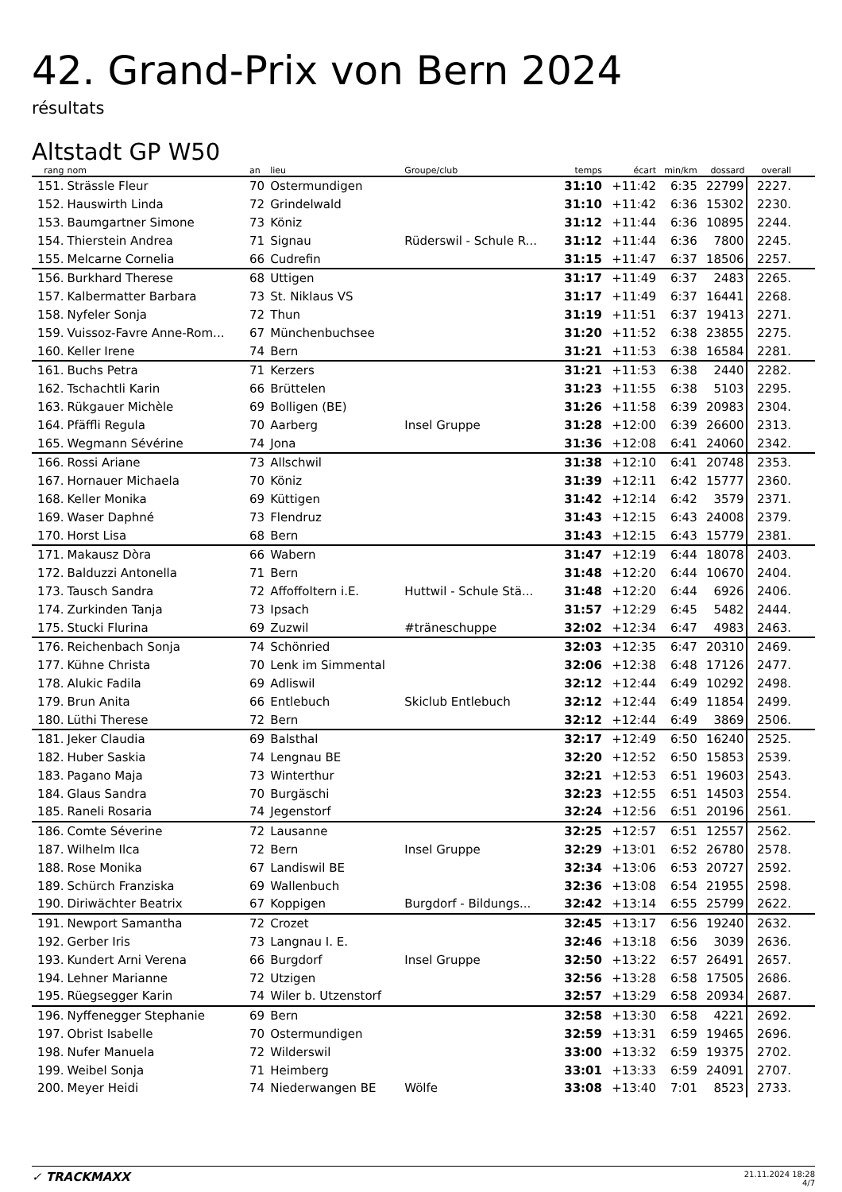42. Grand-Prix von Bern 2024
résultats
Altstadt GP W50
| rang | nom | an | lieu | Groupe/club | temps | écart | min/km | dossard | overall |
| --- | --- | --- | --- | --- | --- | --- | --- | --- | --- |
| 151. | Strässle Fleur | 70 | Ostermundigen | | 31:10 | +11:42 | 6:35 | 22799 | 2227. |
| 152. | Hauswirth Linda | 72 | Grindelwald | | 31:10 | +11:42 | 6:36 | 15302 | 2230. |
| 153. | Baumgartner Simone | 73 | Köniz | | 31:12 | +11:44 | 6:36 | 10895 | 2244. |
| 154. | Thierstein Andrea | 71 | Signau | Rüderswil - Schule R... | 31:12 | +11:44 | 6:36 | 7800 | 2245. |
| 155. | Melcarne Cornelia | 66 | Cudrefin | | 31:15 | +11:47 | 6:37 | 18506 | 2257. |
| 156. | Burkhard Therese | 68 | Uttigen | | 31:17 | +11:49 | 6:37 | 2483 | 2265. |
| 157. | Kalbermatter Barbara | 73 | St. Niklaus VS | | 31:17 | +11:49 | 6:37 | 16441 | 2268. |
| 158. | Nyfeler Sonja | 72 | Thun | | 31:19 | +11:51 | 6:37 | 19413 | 2271. |
| 159. | Vuissoz-Favre Anne-Rom... | 67 | Münchenbuchsee | | 31:20 | +11:52 | 6:38 | 23855 | 2275. |
| 160. | Keller Irene | 74 | Bern | | 31:21 | +11:53 | 6:38 | 16584 | 2281. |
| 161. | Buchs Petra | 71 | Kerzers | | 31:21 | +11:53 | 6:38 | 2440 | 2282. |
| 162. | Tschachtli Karin | 66 | Brüttelen | | 31:23 | +11:55 | 6:38 | 5103 | 2295. |
| 163. | Rükgauer Michèle | 69 | Bolligen (BE) | | 31:26 | +11:58 | 6:39 | 20983 | 2304. |
| 164. | Pfäffli Regula | 70 | Aarberg | Insel Gruppe | 31:28 | +12:00 | 6:39 | 26600 | 2313. |
| 165. | Wegmann Sévérine | 74 | Jona | | 31:36 | +12:08 | 6:41 | 24060 | 2342. |
| 166. | Rossi Ariane | 73 | Allschwil | | 31:38 | +12:10 | 6:41 | 20748 | 2353. |
| 167. | Hornauer Michaela | 70 | Köniz | | 31:39 | +12:11 | 6:42 | 15777 | 2360. |
| 168. | Keller Monika | 69 | Küttigen | | 31:42 | +12:14 | 6:42 | 3579 | 2371. |
| 169. | Waser Daphné | 73 | Flendruz | | 31:43 | +12:15 | 6:43 | 24008 | 2379. |
| 170. | Horst Lisa | 68 | Bern | | 31:43 | +12:15 | 6:43 | 15779 | 2381. |
| 171. | Makausz Dòra | 66 | Wabern | | 31:47 | +12:19 | 6:44 | 18078 | 2403. |
| 172. | Balduzzi Antonella | 71 | Bern | | 31:48 | +12:20 | 6:44 | 10670 | 2404. |
| 173. | Tausch Sandra | 72 | Affoffoltern i.E. | Huttwil - Schule Stä... | 31:48 | +12:20 | 6:44 | 6926 | 2406. |
| 174. | Zurkinden Tanja | 73 | Ipsach | | 31:57 | +12:29 | 6:45 | 5482 | 2444. |
| 175. | Stucki Flurina | 69 | Zuzwil | #träneschuppe | 32:02 | +12:34 | 6:47 | 4983 | 2463. |
| 176. | Reichenbach Sonja | 74 | Schönried | | 32:03 | +12:35 | 6:47 | 20310 | 2469. |
| 177. | Kühne Christa | 70 | Lenk im Simmental | | 32:06 | +12:38 | 6:48 | 17126 | 2477. |
| 178. | Alukic Fadila | 69 | Adliswil | | 32:12 | +12:44 | 6:49 | 10292 | 2498. |
| 179. | Brun Anita | 66 | Entlebuch | Skiclub Entlebuch | 32:12 | +12:44 | 6:49 | 11854 | 2499. |
| 180. | Lüthi Therese | 72 | Bern | | 32:12 | +12:44 | 6:49 | 3869 | 2506. |
| 181. | Jeker Claudia | 69 | Balsthal | | 32:17 | +12:49 | 6:50 | 16240 | 2525. |
| 182. | Huber Saskia | 74 | Lengnau BE | | 32:20 | +12:52 | 6:50 | 15853 | 2539. |
| 183. | Pagano Maja | 73 | Winterthur | | 32:21 | +12:53 | 6:51 | 19603 | 2543. |
| 184. | Glaus Sandra | 70 | Burgäschi | | 32:23 | +12:55 | 6:51 | 14503 | 2554. |
| 185. | Raneli Rosaria | 74 | Jegenstorf | | 32:24 | +12:56 | 6:51 | 20196 | 2561. |
| 186. | Comte Séverine | 72 | Lausanne | | 32:25 | +12:57 | 6:51 | 12557 | 2562. |
| 187. | Wilhelm Ilca | 72 | Bern | Insel Gruppe | 32:29 | +13:01 | 6:52 | 26780 | 2578. |
| 188. | Rose Monika | 67 | Landiswil BE | | 32:34 | +13:06 | 6:53 | 20727 | 2592. |
| 189. | Schürch Franziska | 69 | Wallenbuch | | 32:36 | +13:08 | 6:54 | 21955 | 2598. |
| 190. | Diriwächter Beatrix | 67 | Koppigen | Burgdorf - Bildungs... | 32:42 | +13:14 | 6:55 | 25799 | 2622. |
| 191. | Newport Samantha | 72 | Crozet | | 32:45 | +13:17 | 6:56 | 19240 | 2632. |
| 192. | Gerber Iris | 73 | Langnau I. E. | | 32:46 | +13:18 | 6:56 | 3039 | 2636. |
| 193. | Kundert Arni Verena | 66 | Burgdorf | Insel Gruppe | 32:50 | +13:22 | 6:57 | 26491 | 2657. |
| 194. | Lehner Marianne | 72 | Utzigen | | 32:56 | +13:28 | 6:58 | 17505 | 2686. |
| 195. | Rüegsegger Karin | 74 | Wiler b. Utzenstorf | | 32:57 | +13:29 | 6:58 | 20934 | 2687. |
| 196. | Nyffenegger Stephanie | 69 | Bern | | 32:58 | +13:30 | 6:58 | 4221 | 2692. |
| 197. | Obrist Isabelle | 70 | Ostermundigen | | 32:59 | +13:31 | 6:59 | 19465 | 2696. |
| 198. | Nufer Manuela | 72 | Wilderswil | | 33:00 | +13:32 | 6:59 | 19375 | 2702. |
| 199. | Weibel Sonja | 71 | Heimberg | | 33:01 | +13:33 | 6:59 | 24091 | 2707. |
| 200. | Meyer Heidi | 74 | Niederwangen BE | Wölfe | 33:08 | +13:40 | 7:01 | 8523 | 2733. |
✓ TRACKMAXX
21.11.2024 18:28
4/7